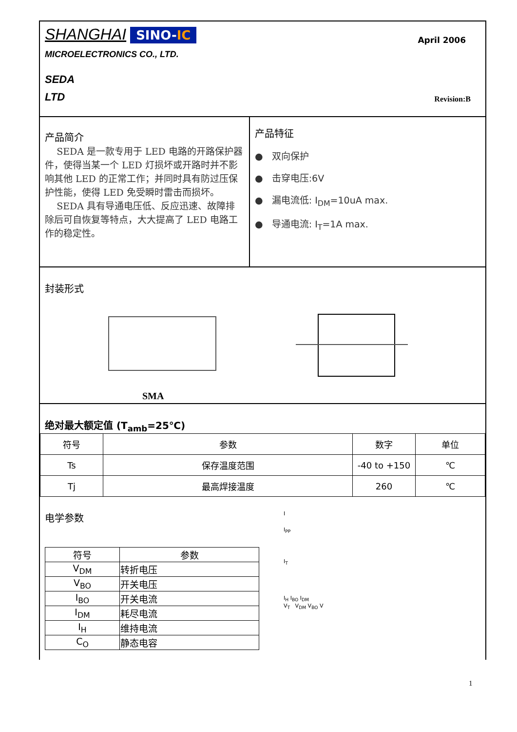SHANGHAI SINO-IC April 2006
MICROELECTRONICS CO., LTD.
SEDA
LTD
Revision:B
产品简介
SEDA 是一款专用于 LED 电路的开路保护器件，使得当某一个 LED 灯损坏或开路时并不影响其他 LED 的正常工作；并同时具有防过压保护性能，使得 LED 免受瞬时雷击而损坏。
SEDA 具有导通电压低、反应迅速、故障排除后可自恢复等特点，大大提高了 LED 电路工作的稳定性。
产品特征
● 双向保护
● 击穿电压:6V
● 漏电流低: I<sub>DM</sub>=10uA max.
● 导通电流: I<sub>T</sub>=1A max.
封装形式
SMA
绝对最大额定值 (T<sub>amb</sub>=25℃)
| 符号 | 参数 | 数字 | 单位 |
| --- | --- | --- | --- |
| Ts | 保存温度范围 | -40 to +150 | ℃ |
| Tj | 最高焊接温度 | 260 | ℃ |
电学参数
| 符号 | 参数 |
| --- | --- |
| V<sub>DM</sub> | 转折电压 |
| V<sub>BO</sub> | 开关电压 |
| I<sub>BO</sub> | 开关电流 |
| I<sub>DM</sub> | 耗尽电流 |
| I<sub>H</sub> | 维持电流 |
| C<sub>O</sub> | 静态电容 |
I
I<sub>PP</sub>
I<sub>T</sub>
I<sub>H</sub> I<sub>BO</sub> I<sub>DM</sub>
V<sub>T</sub> V<sub>DM</sub> V<sub>BO</sub> V
1